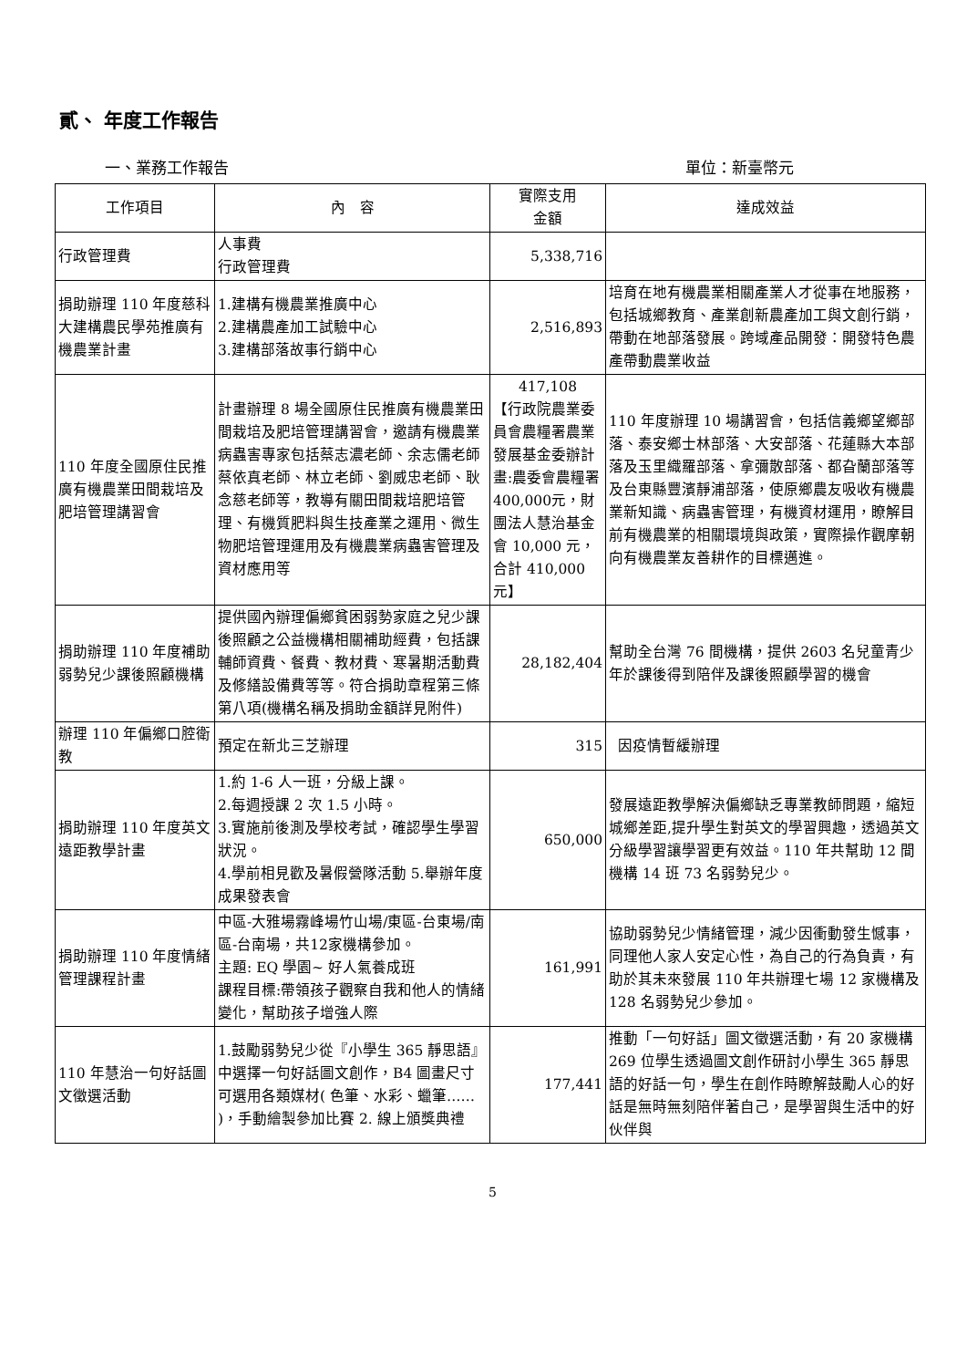貳、 年度工作報告
一、業務工作報告 單位：新臺幣元
| 工作項目 | 內 容 | 實際支用 金額 | 達成效益 |
| --- | --- | --- | --- |
| 行政管理費 | 人事費 行政管理費 | 5,338,716 | |
| 捐助辦理 110 年度慈科大建構農民學苑推廣有機農業計畫 | 1.建構有機農業推廣中心 2.建構農產加工試驗中心 3.建構部落故事行銷中心 | 2,516,893 | 培育在地有機農業相關產業人才從事在地服務，包括城鄉教育、產業創新農產加工與文創行銷，帶動在地部落發展。跨域產品開發：開發特色農產帶動農業收益 |
| 110 年度全國原住民推廣有機農業田間栽培及肥培管理講習會 | 計畫辦理 8 場全國原住民推廣有機農業田間栽培及肥培管理講習會，邀請有機農業病蟲害專家包括蔡志濃老師、余志儒老師蔡依真老師、林立老師、劉威忠老師、耿念慈老師等，教導有關田間栽培肥培管理、有機質肥料與生技產業之運用、微生物肥培管理運用及有機農業病蟲害管理及資材應用等 | 417,108 【行政院農業委員會農糧署農業發展基金委辦計畫:農委會農糧署400,000元，財團法人慧治基金會 10,000 元，合計 410,000元】 | 110 年度辦理 10 場講習會，包括信義鄉望鄉部落、泰安鄉士林部落、大安部落、花蓮縣大本部落及玉里織羅部落、拿彌散部落、都旮蘭部落等及台東縣豐濱靜浦部落，使原鄉農友吸收有機農業新知識、病蟲害管理，有機資材運用，瞭解目前有機農業的相關環境與政策，實際操作觀摩朝向有機農業友善耕作的目標邁進。 |
| 捐助辦理 110 年度補助弱勢兒少課後照顧機構 | 提供國內辦理偏鄉貧困弱勢家庭之兒少課後照顧之公益機構相關補助經費，包括課輔師資費、餐費、教材費、寒暑期活動費及修繕設備費等等。符合捐助章程第三條第八項(機構名稱及捐助金額詳見附件) | 28,182,404 | 幫助全台灣 76 間機構，提供 2603 名兒童青少年於課後得到陪伴及課後照顧學習的機會 |
| 辦理 110 年偏鄉口腔衛教 | 預定在新北三芝辦理 | 315 | 因疫情暫緩辦理 |
| 捐助辦理 110 年度英文遠距教學計畫 | 1.約 1-6 人一班，分級上課。 2.每週授課 2 次 1.5 小時。 3.實施前後測及學校考試，確認學生學習狀況。 4.學前相見歡及暑假營隊活動 5.舉辦年度成果發表會 | 650,000 | 發展遠距教學解決偏鄉缺乏專業教師問題，縮短城鄉差距,提升學生對英文的學習興趣，透過英文分級學習讓學習更有效益。110 年共幫助 12 間機構 14 班 73 名弱勢兒少。 |
| 捐助辦理 110 年度情緒管理課程計畫 | 中區-大雅場霧峰場竹山場/東區-台東場/南區-台南場，共12家機構參加。 主題: EQ 學園~ 好人氣養成班 課程目標:帶領孩子觀察自我和他人的情緒變化，幫助孩子增強人際 | 161,991 | 協助弱勢兒少情緒管理，減少因衝動發生憾事，同理他人家人安定心性，為自己的行為負責，有助於其未來發展 110 年共辦理七場 12 家機構及 128 名弱勢兒少參加。 |
| 110 年慧治一句好話圖文徵選活動 | 1.鼓勵弱勢兒少從『小學生 365 靜思語』中選擇一句好話圖文創作，B4 圖畫尺寸可選用各類媒材( 色筆、水彩、蠟筆…… )，手動繪製參加比賽 2. 線上頒獎典禮 | 177,441 | 推動「一句好話」圖文徵選活動，有 20 家機構 269 位學生透過圖文創作研討小學生 365 靜思語的好話一句，學生在創作時瞭解鼓勵人心的好話是無時無刻陪伴著自己，是學習與生活中的好伙伴與 |
5